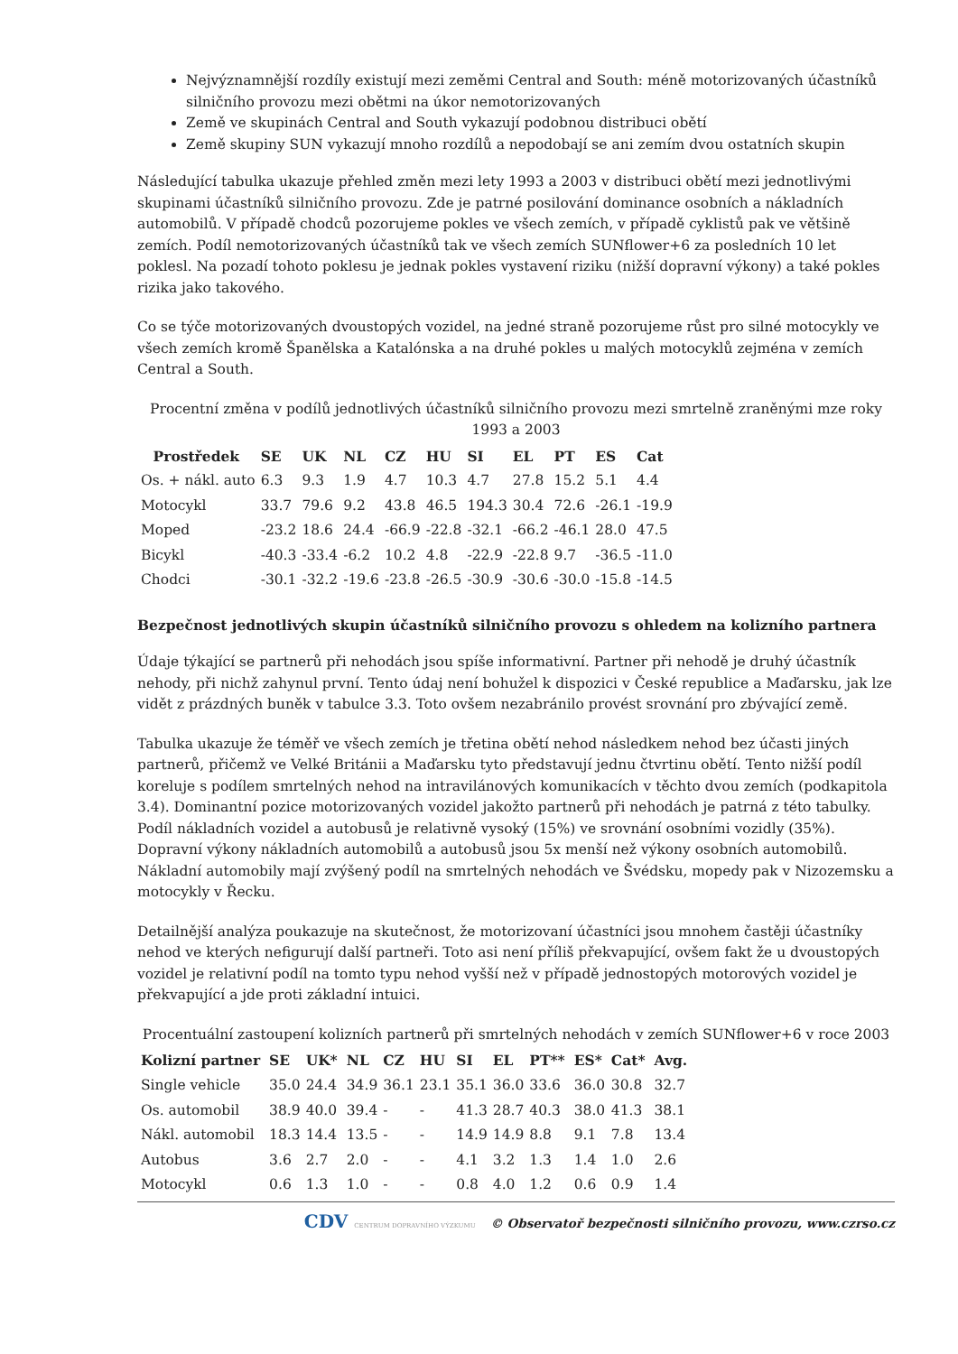Nejvýznamnější rozdíly existují mezi zeměmi Central and South: méně motorizovaných účastníků silničního provozu mezi obětmi na úkor nemotorizovaných
Země ve skupinách Central and South vykazují podobnou distribuci obětí
Země skupiny SUN vykazují mnoho rozdílů a nepodobají se ani zemím dvou ostatních skupin
Následující tabulka ukazuje přehled změn mezi lety 1993 a 2003 v distribuci obětí mezi jednotlivými skupinami účastníků silničního provozu. Zde je patrné posilování dominance osobních a nákladních automobilů. V případě chodců pozorujeme pokles ve všech zemích, v případě cyklistů pak ve většině zemích. Podíl nemotorizovaných účastníků tak ve všech zemích SUNflower+6 za posledních 10 let poklesl. Na pozadí tohoto poklesu je jednak pokles vystavení riziku (nižší dopravní výkony) a také pokles rizika jako takového.
Co se týče motorizovaných dvoustopých vozidel, na jedné straně pozorujeme růst pro silné motocykly ve všech zemích kromě Španělska a Katalónska a na druhé pokles u malých motocyklů zejména v zemích Central a South.
Procentní změna v podílů jednotlivých účastníků silničního provozu mezi smrtelně zraněnými mze roky 1993 a 2003
| Prostředek | SE | UK | NL | CZ | HU | SI | EL | PT | ES | Cat |
| --- | --- | --- | --- | --- | --- | --- | --- | --- | --- | --- |
| Os. + nákl. auto | 6.3 | 9.3 | 1.9 | 4.7 | 10.3 | 4.7 | 27.8 | 15.2 | 5.1 | 4.4 |
| Motocykl | 33.7 | 79.6 | 9.2 | 43.8 | 46.5 | 194.3 | 30.4 | 72.6 | -26.1 | -19.9 |
| Moped | -23.2 | 18.6 | 24.4 | -66.9 | -22.8 | -32.1 | -66.2 | -46.1 | 28.0 | 47.5 |
| Bicykl | -40.3 | -33.4 | -6.2 | 10.2 | 4.8 | -22.9 | -22.8 | 9.7 | -36.5 | -11.0 |
| Chodci | -30.1 | -32.2 | -19.6 | -23.8 | -26.5 | -30.9 | -30.6 | -30.0 | -15.8 | -14.5 |
Bezpečnost jednotlivých skupin účastníků silničního provozu s ohledem na kolizního partnera
Údaje týkající se partnerů při nehodách jsou spíše informativní. Partner při nehodě je druhý účastník nehody, při nichž zahynul první. Tento údaj není bohužel k dispozici v České republice a Maďarsku, jak lze vidět z prázdných buněk v tabulce 3.3. Toto ovšem nezabránilo provést srovnání pro zbývající země.
Tabulka ukazuje že téměř ve všech zemích je třetina obětí nehod následkem nehod bez účasti jiných partnerů, přičemž ve Velké Británii a Maďarsku tyto představují jednu čtvrtinu obětí. Tento nižší podíl koreluje s podílem smrtelných nehod na intravilánových komunikacích v těchto dvou zemích (podkapitola 3.4). Dominantní pozice motorizovaných vozidel jakožto partnerů při nehodách je patrná z této tabulky. Podíl nákladních vozidel a autobusů je relativně vysoký (15%) ve srovnání osobními vozidly (35%). Dopravní výkony nákladních automobilů a autobusů jsou 5x menší než výkony osobních automobilů. Nákladní automobily mají zvýšený podíl na smrtelných nehodách ve Švédsku, mopedy pak v Nizozemsku a motocykly v Řecku.
Detailnější analýza poukazuje na skutečnost, že motorizovaní účastníci jsou mnohem častěji účastníky nehod ve kterých nefigurují další partneři. Toto asi není příliš překvapující, ovšem fakt že u dvoustopých vozidel je relativní podíl na tomto typu nehod vyšší než v případě jednostopých motorových vozidel je překvapující a jde proti základní intuici.
Procentuální zastoupení kolizních partnerů při smrtelných nehodách v zemích SUNflower+6 v roce 2003
| Kolizní partner | SE | UK* | NL | CZ | HU | SI | EL | PT** | ES* | Cat* | Avg. |
| --- | --- | --- | --- | --- | --- | --- | --- | --- | --- | --- | --- |
| Single vehicle | 35.0 | 24.4 | 34.9 | 36.1 | 23.1 | 35.1 | 36.0 | 33.6 | 36.0 | 30.8 | 32.7 |
| Os. automobil | 38.9 | 40.0 | 39.4 | - | - | 41.3 | 28.7 | 40.3 | 38.0 | 41.3 | 38.1 |
| Nákl. automobil | 18.3 | 14.4 | 13.5 | - | - | 14.9 | 14.9 | 8.8 | 9.1 | 7.8 | 13.4 |
| Autobus | 3.6 | 2.7 | 2.0 | - | - | 4.1 | 3.2 | 1.3 | 1.4 | 1.0 | 2.6 |
| Motocykl | 0.6 | 1.3 | 1.0 | - | - | 0.8 | 4.0 | 1.2 | 0.6 | 0.9 | 1.4 |
CDV CENTRUM DOPRAVNÍHO VÝZKUMU © Observatoř bezpečnosti silničního provozu, www.czrso.cz